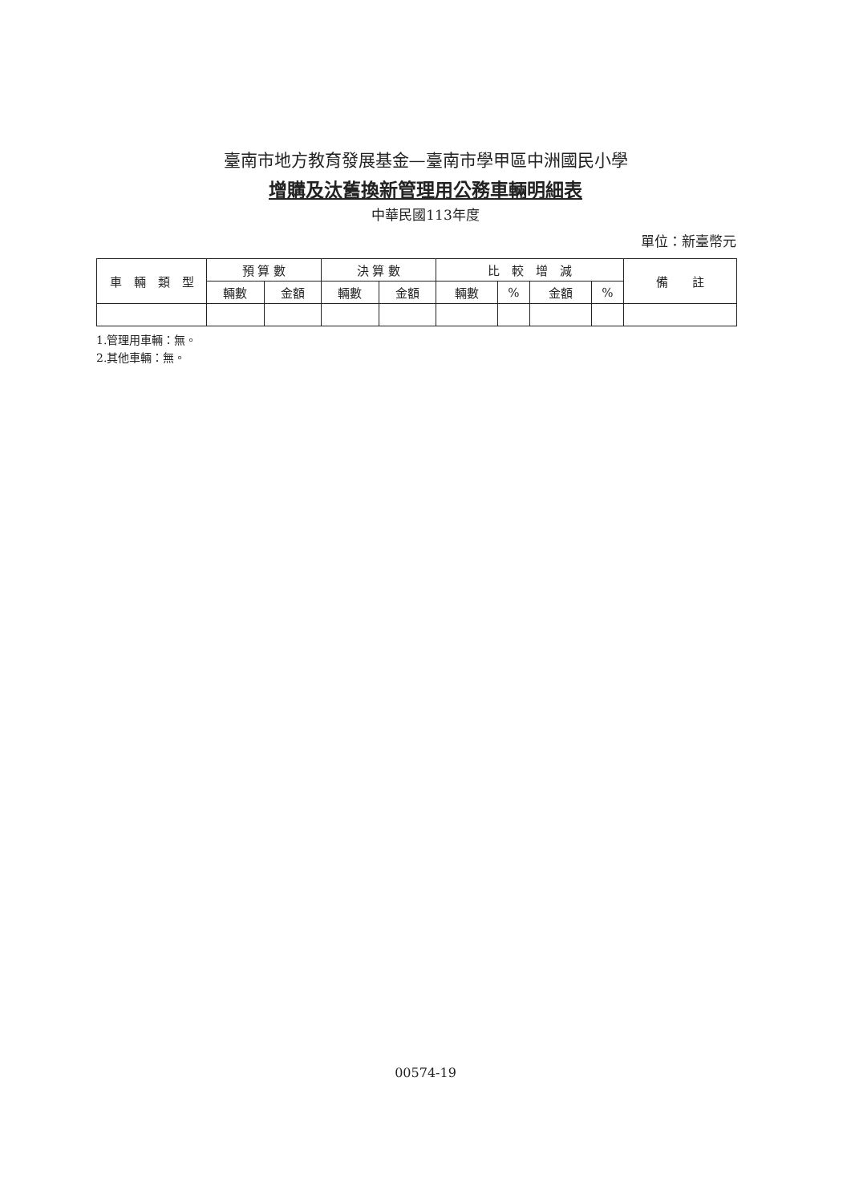臺南市地方教育發展基金—臺南市學甲區中洲國民小學
增購及汰舊換新管理用公務車輛明細表
中華民國113年度
單位：新臺幣元
| 車 輛 類 型 | 預 算 數 | | 決 算 數 | | 比 較 增 減 | | | | 備 註 |
| --- | --- | --- | --- | --- | --- | --- | --- | --- | --- |
| | 輛數 | 金額 | 輛數 | 金額 | 輛數 | % | 金額 | % | |
1.管理用車輛：無。
2.其他車輛：無。
00574-19